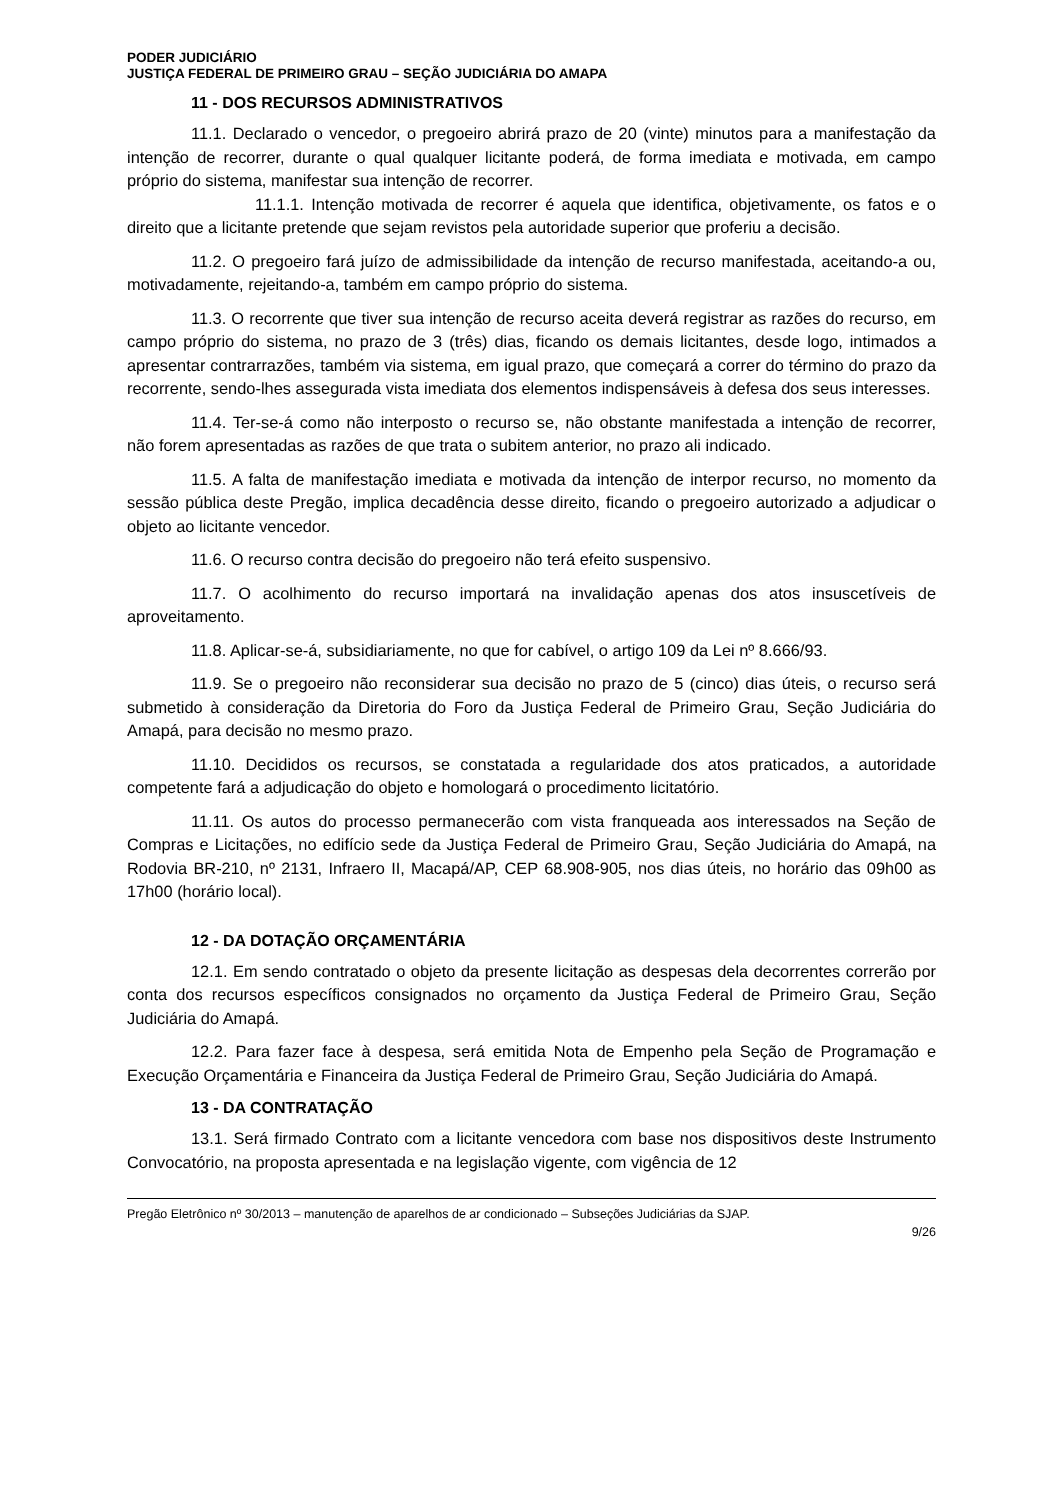PODER JUDICIÁRIO
JUSTIÇA FEDERAL DE PRIMEIRO GRAU – SEÇÃO JUDICIÁRIA DO AMAPA
11 - DOS RECURSOS ADMINISTRATIVOS
11.1. Declarado o vencedor, o pregoeiro abrirá prazo de 20 (vinte) minutos para a manifestação da intenção de recorrer, durante o qual qualquer licitante poderá, de forma imediata e motivada, em campo próprio do sistema, manifestar sua intenção de recorrer.
11.1.1. Intenção motivada de recorrer é aquela que identifica, objetivamente, os fatos e o direito que a licitante pretende que sejam revistos pela autoridade superior que proferiu a decisão.
11.2. O pregoeiro fará juízo de admissibilidade da intenção de recurso manifestada, aceitando-a ou, motivadamente, rejeitando-a, também em campo próprio do sistema.
11.3. O recorrente que tiver sua intenção de recurso aceita deverá registrar as razões do recurso, em campo próprio do sistema, no prazo de 3 (três) dias, ficando os demais licitantes, desde logo, intimados a apresentar contrarrazões, também via sistema, em igual prazo, que começará a correr do término do prazo da recorrente, sendo-lhes assegurada vista imediata dos elementos indispensáveis à defesa dos seus interesses.
11.4. Ter-se-á como não interposto o recurso se, não obstante manifestada a intenção de recorrer, não forem apresentadas as razões de que trata o subitem anterior, no prazo ali indicado.
11.5. A falta de manifestação imediata e motivada da intenção de interpor recurso, no momento da sessão pública deste Pregão, implica decadência desse direito, ficando o pregoeiro autorizado a adjudicar o objeto ao licitante vencedor.
11.6. O recurso contra decisão do pregoeiro não terá efeito suspensivo.
11.7. O acolhimento do recurso importará na invalidação apenas dos atos insuscetíveis de aproveitamento.
11.8. Aplicar-se-á, subsidiariamente, no que for cabível, o artigo 109 da Lei nº 8.666/93.
11.9. Se o pregoeiro não reconsiderar sua decisão no prazo de 5 (cinco) dias úteis, o recurso será submetido à consideração da Diretoria do Foro da Justiça Federal de Primeiro Grau, Seção Judiciária do Amapá, para decisão no mesmo prazo.
11.10. Decididos os recursos, se constatada a regularidade dos atos praticados, a autoridade competente fará a adjudicação do objeto e homologará o procedimento licitatório.
11.11. Os autos do processo permanecerão com vista franqueada aos interessados na Seção de Compras e Licitações, no edifício sede da Justiça Federal de Primeiro Grau, Seção Judiciária do Amapá, na Rodovia BR-210, nº 2131, Infraero II, Macapá/AP, CEP 68.908-905, nos dias úteis, no horário das 09h00 as 17h00 (horário local).
12 - DA DOTAÇÃO ORÇAMENTÁRIA
12.1. Em sendo contratado o objeto da presente licitação as despesas dela decorrentes correrão por conta dos recursos específicos consignados no orçamento da Justiça Federal de Primeiro Grau, Seção Judiciária do Amapá.
12.2. Para fazer face à despesa, será emitida Nota de Empenho pela Seção de Programação e Execução Orçamentária e Financeira da Justiça Federal de Primeiro Grau, Seção Judiciária do Amapá.
13 - DA CONTRATAÇÃO
13.1. Será firmado Contrato com a licitante vencedora com base nos dispositivos deste Instrumento Convocatório, na proposta apresentada e na legislação vigente, com vigência de 12
Pregão Eletrônico nº 30/2013 – manutenção de aparelhos de ar condicionado – Subseções Judiciárias da SJAP.
9/26